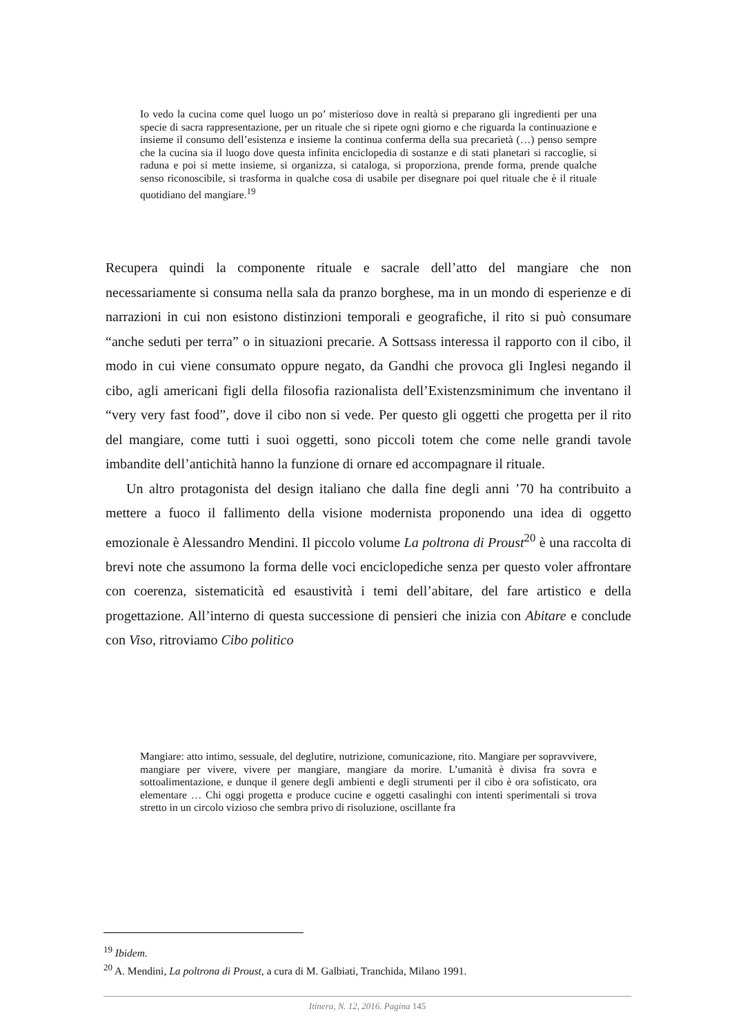Io vedo la cucina come quel luogo un po’ misterioso dove in realtà si preparano gli ingredienti per una specie di sacra rappresentazione, per un rituale che si ripete ogni giorno e che riguarda la continuazione e insieme il consumo dell’esistenza e insieme la continua conferma della sua precarietà (…) penso sempre che la cucina sia il luogo dove questa infinita enciclopedia di sostanze e di stati planetari si raccoglie, si raduna e poi si mette insieme, si organizza, si cataloga, si proporziona, prende forma, prende qualche senso riconoscibile, si trasforma in qualche cosa di usabile per disegnare poi quel rituale che è il rituale quotidiano del mangiare.<sup>19</sup>
Recupera quindi la componente rituale e sacrale dell’atto del mangiare che non necessariamente si consuma nella sala da pranzo borghese, ma in un mondo di esperienze e di narrazioni in cui non esistono distinzioni temporali e geografiche, il rito si può consumare “anche seduti per terra” o in situazioni precarie. A Sottsass interessa il rapporto con il cibo, il modo in cui viene consumato oppure negato, da Gandhi che provoca gli Inglesi negando il cibo, agli americani figli della filosofia razionalista dell’Existenzsminimum che inventano il “very very fast food”, dove il cibo non si vede. Per questo gli oggetti che progetta per il rito del mangiare, come tutti i suoi oggetti, sono piccoli totem che come nelle grandi tavole imbandite dell’antichità hanno la funzione di ornare ed accompagnare il rituale.
Un altro protagonista del design italiano che dalla fine degli anni ’70 ha contribuito a mettere a fuoco il fallimento della visione modernista proponendo una idea di oggetto emozionale è Alessandro Mendini. Il piccolo volume La poltrona di Proust<sup>20</sup> è una raccolta di brevi note che assumono la forma delle voci enciclopediche senza per questo voler affrontare con coerenza, sistematicità ed esaustività i temi dell’abitare, del fare artistico e della progettazione. All’interno di questa successione di pensieri che inizia con Abitare e conclude con Viso, ritroviamo Cibo politico
Mangiare: atto intimo, sessuale, del deglutire, nutrizione, comunicazione, rito. Mangiare per sopravvivere, mangiare per vivere, vivere per mangiare, mangiare da morire. L’umanità è divisa fra sovra e sottoalimentazione, e dunque il genere degli ambienti e degli strumenti per il cibo è ora sofisticato, ora elementare … Chi oggi progetta e produce cucine e oggetti casalinghi con intenti sperimentali si trova stretto in un circolo vizioso che sembra privo di risoluzione, oscillante fra
<sup>19</sup> Ibidem.
<sup>20</sup> A. Mendini, La poltrona di Proust, a cura di M. Galbiati, Tranchida, Milano 1991.
Itinera, N. 12, 2016. Pagina 145